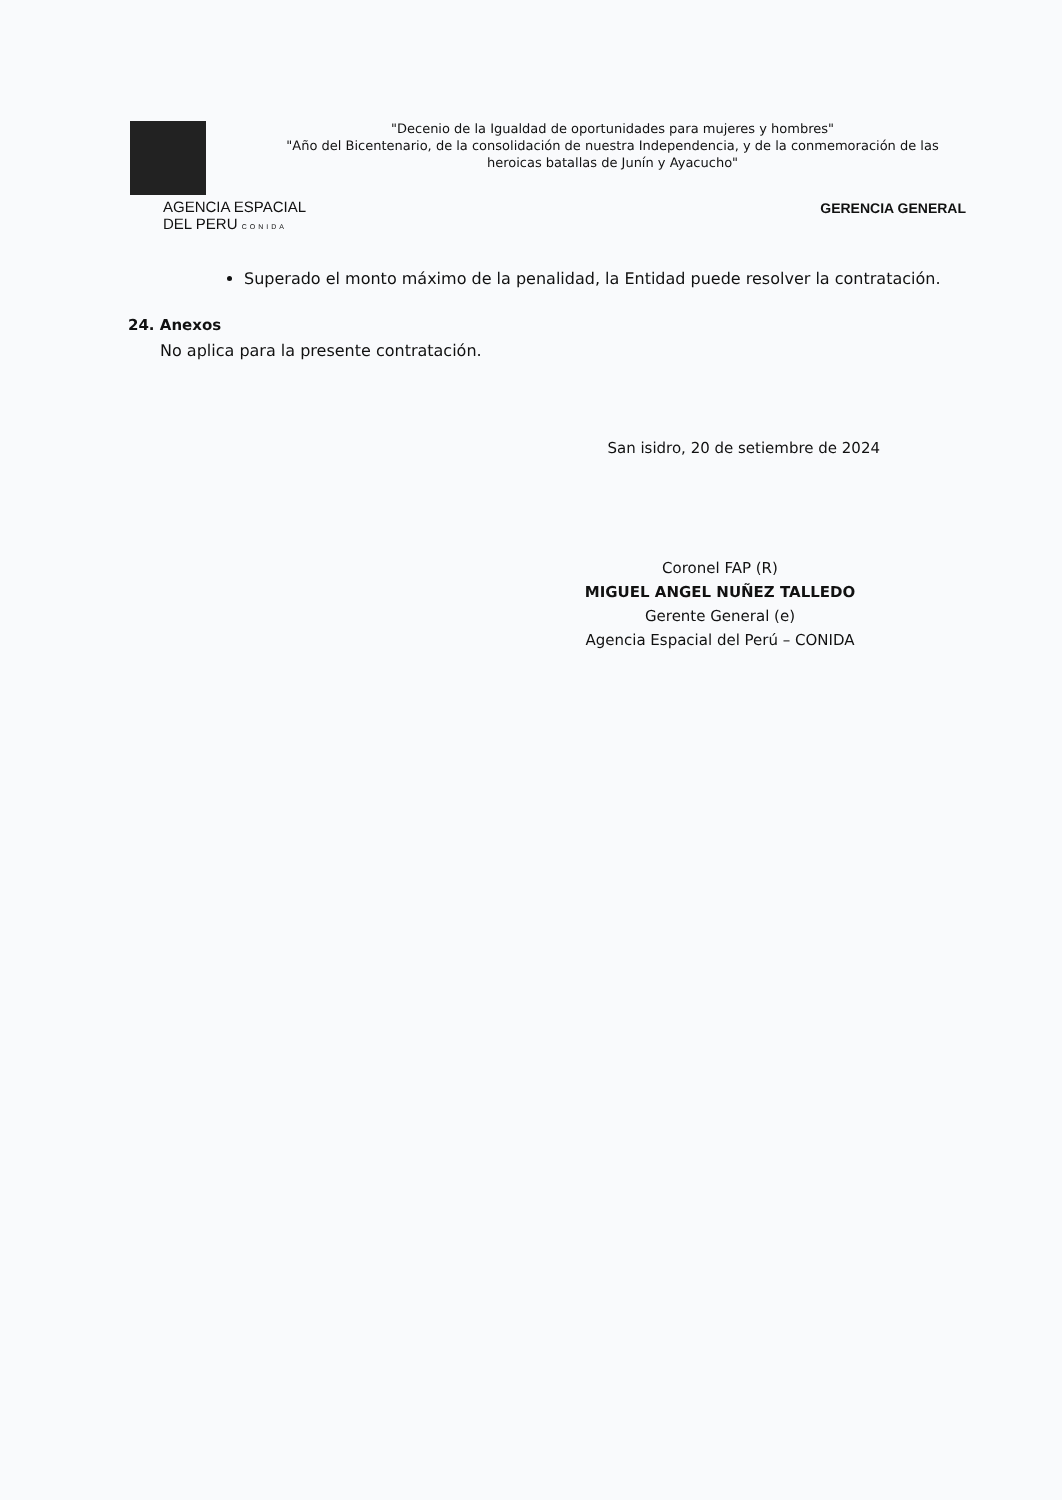"Decenio de la Igualdad de oportunidades para mujeres y hombres"
"Año del Bicentenario, de la consolidación de nuestra Independencia, y de la conmemoración de las heroicas batallas de Junín y Ayacucho"
AGENCIA ESPACIAL
DEL PERU CONIDA
GERENCIA GENERAL
Superado el monto máximo de la penalidad, la Entidad puede resolver la contratación.
24. Anexos
No aplica para la presente contratación.
San isidro, 20 de setiembre de 2024
Coronel FAP (R)
MIGUEL ANGEL NUÑEZ TALLEDO
Gerente General (e)
Agencia Espacial del Perú – CONIDA